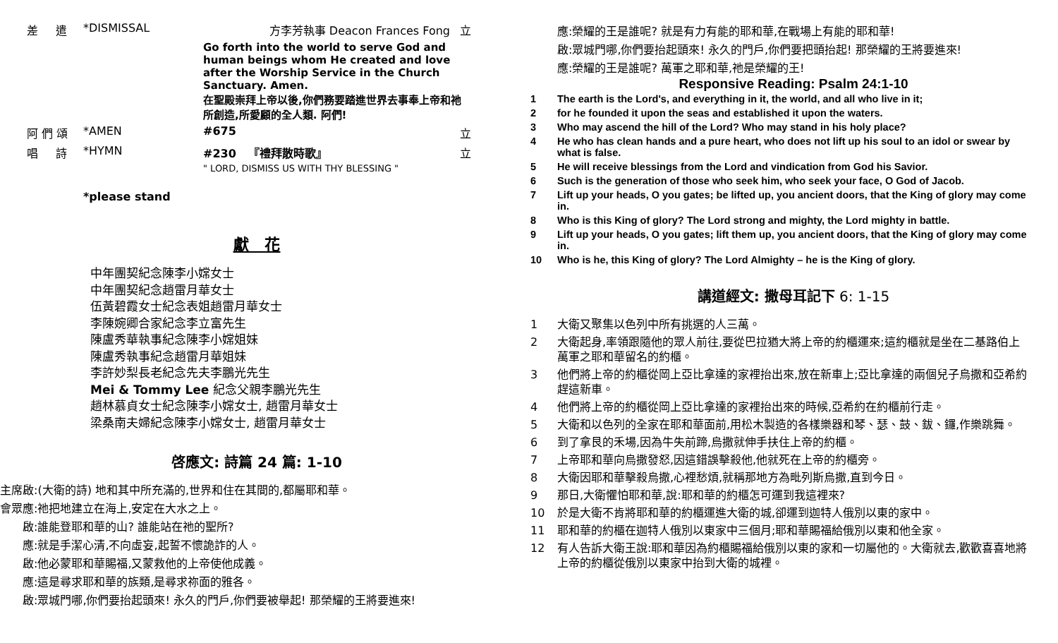| 差 遣 | *DISMISSAL | 方李芳執事 Deacon Frances Fong | 立 |
| | | Go forth into the world to serve God and human beings whom He created and love after the Worship Service in the Church Sanctuary. Amen. 在聖殿崇拜上帝以後,你們務要踏進世界去事奉上帝和祂所創造,所愛顧的全人類. 阿們! | |
| 阿 們 頌 | *AMEN | #675 | 立 |
| 唱 詩 | *HYMN | #230 『禮拜散時歌』 " LORD, DISMISS US WITH THY BLESSING " | 立 |
*please stand
獻 花
中年團契紀念陳李小嫦女士
中年團契紀念趙雷月華女士
伍黃碧霞女士紀念表姐趙雷月華女士
李陳婉卿合家紀念李立富先生
陳盧秀華執事紀念陳李小嫦姐妹
陳盧秀執事紀念趙雷月華姐妹
李許妙梨長老紀念先夫李鵬光先生
Mei & Tommy Lee 紀念父親李鵬光先生
趙林慕貞女士紀念陳李小嫦女士, 趙雷月華女士
梁桑南夫婦紀念陳李小嫦女士, 趙雷月華女士
啓應文: 詩篇 24 篇: 1-10
| 主席啟: | (大衛的詩) 地和其中所充滿的,世界和住在其間的,都屬耶和華。 |
| 會眾應: | 祂把地建立在海上,安定在大水之上。 |
| 啟: | 誰能登耶和華的山? 誰能站在祂的聖所? |
| 應: | 就是手潔心清,不向虛妄,起誓不懷詭詐的人。 |
| 啟: | 他必蒙耶和華賜福,又蒙救他的上帝使他成義。 |
| 應: | 這是尋求耶和華的族類,是尋求祢面的雅各。 |
| 啟: | 眾城門哪,你們要抬起頭來! 永久的門戶,你們要被舉起! 那榮耀的王將要進來! |
| 應: | 榮耀的王是誰呢? 就是有力有能的耶和華,在戰場上有能的耶和華! |
| 啟: | 眾城門哪,你們要抬起頭來! 永久的門戶,你們要把頭抬起! 那榮耀的王將要進來! |
| 應: | 榮耀的王是誰呢? 萬軍之耶和華,祂是榮耀的王! |
Responsive Reading: Psalm 24:1-10
| 1 | The earth is the Lord's, and everything in it, the world, and all who live in it; |
| 2 | for he founded it upon the seas and established it upon the waters. |
| 3 | Who may ascend the hill of the Lord? Who may stand in his holy place? |
| 4 | He who has clean hands and a pure heart, who does not lift up his soul to an idol or swear by what is false. |
| 5 | He will receive blessings from the Lord and vindication from God his Savior. |
| 6 | Such is the generation of those who seek him, who seek your face, O God of Jacob. |
| 7 | Lift up your heads, O you gates; be lifted up, you ancient doors, that the King of glory may come in. |
| 8 | Who is this King of glory? The Lord strong and mighty, the Lord mighty in battle. |
| 9 | Lift up your heads, O you gates; lift them up, you ancient doors, that the King of glory may come in. |
| 10 | Who is he, this King of glory? The Lord Almighty – he is the King of glory. |
講道經文: 撒母耳記下 6: 1-15
| 1 | 大衛又聚集以色列中所有挑選的人三萬。 |
| 2 | 大衛起身,率領跟隨他的眾人前往,要從巴拉猶大將上帝的約櫃運來;這約櫃就是坐在二基路伯上萬軍之耶和華留名的約櫃。 |
| 3 | 他們將上帝的約櫃從岡上亞比拿達的家裡抬出來,放在新車上;亞比拿達的兩個兒子烏撒和亞希約趕這新車。 |
| 4 | 他們將上帝的約櫃從岡上亞比拿達的家裡抬出來的時候,亞希約在約櫃前行走。 |
| 5 | 大衛和以色列的全家在耶和華面前,用松木製造的各樣樂器和琴、瑟、鼓、鈸、鑼,作樂跳舞。 |
| 6 | 到了拿艮的禾場,因為牛失前蹄,烏撒就伸手扶住上帝的約櫃。 |
| 7 | 上帝耶和華向烏撒發怒,因這錯誤擊殺他,他就死在上帝的約櫃旁。 |
| 8 | 大衛因耶和華擊殺烏撒,心裡愁煩,就稱那地方為毗列斯烏撒,直到今日。 |
| 9 | 那日,大衛懼怕耶和華,說:耶和華的約櫃怎可運到我這裡來? |
| 10 | 於是大衛不肯將耶和華的約櫃運進大衛的城,卻運到迦特人俄別以東的家中。 |
| 11 | 耶和華的約櫃在迦特人俄別以東家中三個月;耶和華賜福給俄別以東和他全家。 |
| 12 | 有人告訴大衛王說:耶和華因為約櫃賜福給俄別以東的家和一切屬他的。大衛就去,歡歡喜喜地將上帝的約櫃從俄別以東家中抬到大衛的城裡。 |